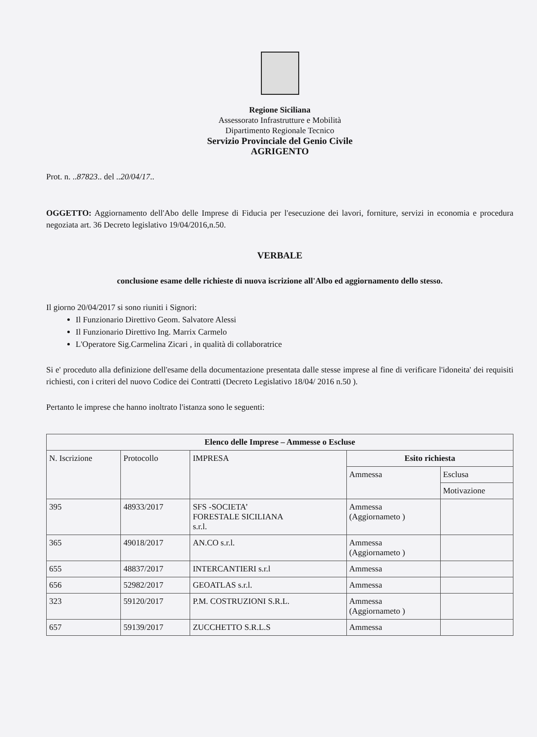Regione Siciliana
Assessorato Infrastrutture e Mobilità
Dipartimento Regionale Tecnico
Servizio Provinciale del Genio Civile
AGRIGENTO
Prot. n. ..87823.. del ..20/04/17..
OGGETTO: Aggiornamento dell'Abo delle Imprese di Fiducia per l'esecuzione dei lavori, forniture, servizi in economia e procedura negoziata art. 36 Decreto legislativo 19/04/2016,n.50.
VERBALE
conclusione esame delle richieste di nuova iscrizione all'Albo ed aggiornamento dello stesso.
Il giorno 20/04/2017 si sono riuniti i Signori:
Il Funzionario Direttivo Geom. Salvatore Alessi
Il Funzionario Direttivo Ing. Marrix Carmelo
L'Operatore Sig.Carmelina Zicari , in qualità di collaboratrice
Si e' proceduto alla definizione dell'esame della documentazione presentata dalle stesse imprese al fine di verificare l'idoneita' dei requisiti richiesti, con i criteri del nuovo Codice dei Contratti (Decreto Legislativo 18/04/ 2016 n.50 ).
Pertanto le imprese che hanno inoltrato l'istanza sono le seguenti:
| Elenco delle Imprese – Ammesse o Escluse | | | | |
| --- | --- | --- | --- | --- |
| N. Iscrizione | Protocollo | IMPRESA | Esito richiesta | |
| | | | Ammessa | Esclusa |
| | | | | Motivazione |
| 395 | 48933/2017 | SFS -SOCIETA’ FORESTALE SICILIANA s.r.l. | Ammessa (Aggiornameto ) | |
| 365 | 49018/2017 | AN.CO s.r.l. | Ammessa (Aggiornameto ) | |
| 655 | 48837/2017 | INTERCANTIERI s.r.l | Ammessa | |
| 656 | 52982/2017 | GEOATLAS s.r.l. | Ammessa | |
| 323 | 59120/2017 | P.M. COSTRUZIONI S.R.L. | Ammessa (Aggiornameto ) | |
| 657 | 59139/2017 | ZUCCHETTO S.R.L.S | Ammessa | |